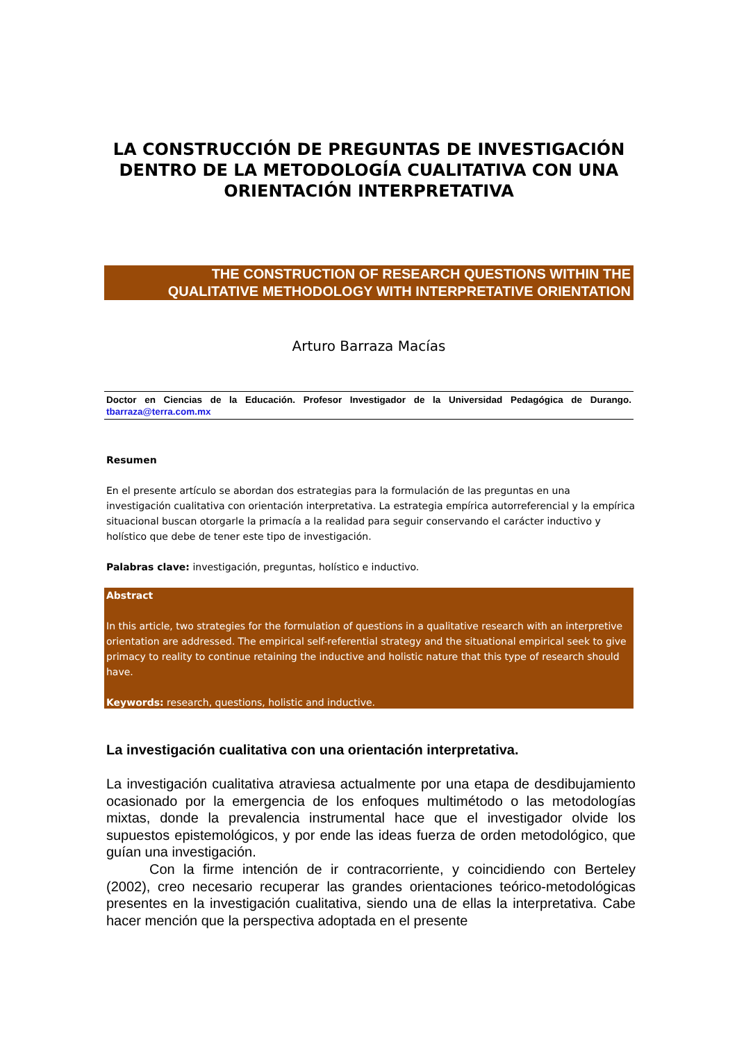LA CONSTRUCCIÓN DE PREGUNTAS DE INVESTIGACIÓN DENTRO DE LA METODOLOGÍA CUALITATIVA CON UNA ORIENTACIÓN INTERPRETATIVA
THE CONSTRUCTION OF RESEARCH QUESTIONS WITHIN THE
QUALITATIVE METHODOLOGY WITH INTERPRETATIVE ORIENTATION
Arturo Barraza Macías
Doctor en Ciencias de la Educación. Profesor Investigador de la Universidad Pedagógica de Durango. tbarraza@terra.com.mx
Resumen
En el presente artículo se abordan dos estrategias para la formulación de las preguntas en una investigación cualitativa con orientación interpretativa. La estrategia empírica autorreferencial y la empírica situacional buscan otorgarle la primacía a la realidad para seguir conservando el carácter inductivo y holístico que debe de tener este tipo de investigación.
Palabras clave: investigación, preguntas, holístico e inductivo.
Abstract
In this article, two strategies for the formulation of questions in a qualitative research with an interpretive orientation are addressed. The empirical self-referential strategy and the situational empirical seek to give primacy to reality to continue retaining the inductive and holistic nature that this type of research should have.
Keywords: research, questions, holistic and inductive.
La investigación cualitativa con una orientación interpretativa.
La investigación cualitativa atraviesa actualmente por una etapa de desdibujamiento ocasionado por la emergencia de los enfoques multimétodo o las metodologías mixtas, donde la prevalencia instrumental hace que el investigador olvide los supuestos epistemológicos, y por ende las ideas fuerza de orden metodológico, que guían una investigación.
Con la firme intención de ir contracorriente, y coincidiendo con Berteley (2002), creo necesario recuperar las grandes orientaciones teórico-metodológicas presentes en la investigación cualitativa, siendo una de ellas la interpretativa. Cabe hacer mención que la perspectiva adoptada en el presente